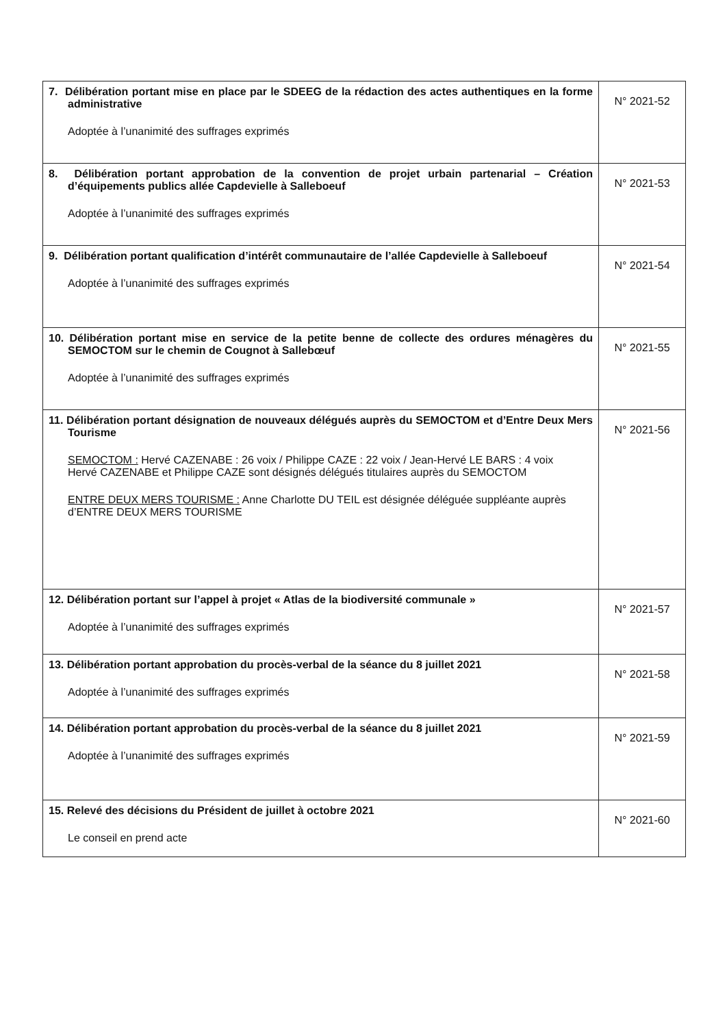| 7. Délibération portant mise en place par le SDEEG de la rédaction des actes authentiques en la forme administrative Adoptée à l’unanimité des suffrages exprimés | N° 2021-52 |
| 8. Délibération portant approbation de la convention de projet urbain partenarial – Création d’équipements publics allée Capdevielle à Salleboeuf Adoptée à l’unanimité des suffrages exprimés | N° 2021-53 |
| 9. Délibération portant qualification d’intérêt communautaire de l’allée Capdevielle à Salleboeuf Adoptée à l’unanimité des suffrages exprimés | N° 2021-54 |
| 10. Délibération portant mise en service de la petite benne de collecte des ordures ménagères du SEMOCTOM sur le chemin de Cougnot à Sallebœuf Adoptée à l’unanimité des suffrages exprimés | N° 2021-55 |
| 11. Délibération portant désignation de nouveaux délégués auprès du SEMOCTOM et d’Entre Deux Mers Tourisme SEMOCTOM : Hervé CAZENABE : 26 voix / Philippe CAZE : 22 voix / Jean-Hervé LE BARS : 4 voix Hervé CAZENABE et Philippe CAZE sont désignés délégués titulaires auprès du SEMOCTOM ENTRE DEUX MERS TOURISME : Anne Charlotte DU TEIL est désignée déléguée suppléante auprès d’ENTRE DEUX MERS TOURISME | N° 2021-56 |
| 12. Délibération portant sur l’appel à projet « Atlas de la biodiversité communale » Adoptée à l’unanimité des suffrages exprimés | N° 2021-57 |
| 13. Délibération portant approbation du procès-verbal de la séance du 8 juillet 2021 Adoptée à l’unanimité des suffrages exprimés | N° 2021-58 |
| 14. Délibération portant approbation du procès-verbal de la séance du 8 juillet 2021 Adoptée à l’unanimité des suffrages exprimés | N° 2021-59 |
| 15. Relevé des décisions du Président de juillet à octobre 2021 Le conseil en prend acte | N° 2021-60 |